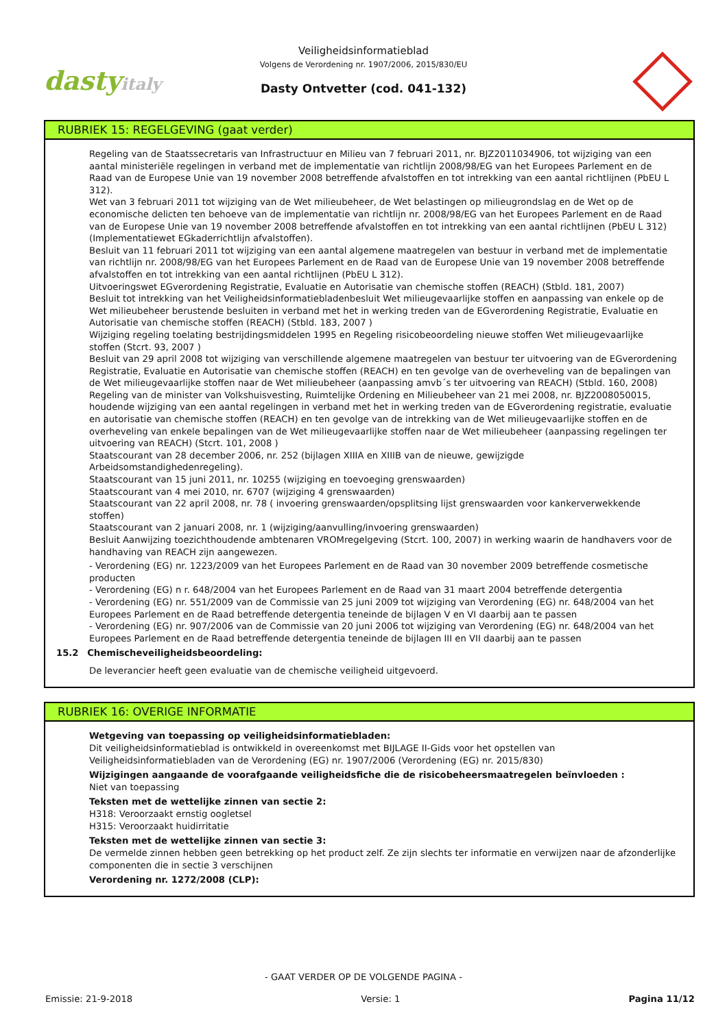dastyitaly
Veiligheidsinformatieblad
Volgens de Verordening nr. 1907/2006, 2015/830/EU
Dasty Ontvetter (cod. 041-132)
RUBRIEK 15: REGELGEVING (gaat verder)
Regeling van de Staatssecretaris van Infrastructuur en Milieu van 7 februari 2011, nr. BJZ2011034906, tot wijziging van een aantal ministeriële regelingen in verband met de implementatie van richtlijn 2008/98/EG van het Europees Parlement en de Raad van de Europese Unie van 19 november 2008 betreffende afvalstoffen en tot intrekking van een aantal richtlijnen (PbEU L 312).
Wet van 3 februari 2011 tot wijziging van de Wet milieubeheer, de Wet belastingen op milieugrondslag en de Wet op de economische delicten ten behoeve van de implementatie van richtlijn nr. 2008/98/EG van het Europees Parlement en de Raad van de Europese Unie van 19 november 2008 betreffende afvalstoffen en tot intrekking van een aantal richtlijnen (PbEU L 312) (Implementatiewet EGkaderrichtlijn afvalstoffen).
Besluit van 11 februari 2011 tot wijziging van een aantal algemene maatregelen van bestuur in verband met de implementatie van richtlijn nr. 2008/98/EG van het Europees Parlement en de Raad van de Europese Unie van 19 november 2008 betreffende afvalstoffen en tot intrekking van een aantal richtlijnen (PbEU L 312).
Uitvoeringswet EGverordening Registratie, Evaluatie en Autorisatie van chemische stoffen (REACH) (Stbld. 181, 2007)
Besluit tot intrekking van het Veiligheidsinformatiebladenbesluit Wet milieugevaarlijke stoffen en aanpassing van enkele op de Wet milieubeheer berustende besluiten in verband met het in werking treden van de EGverordening Registratie, Evaluatie en Autorisatie van chemische stoffen (REACH) (Stbld. 183, 2007 )
Wijziging regeling toelating bestrijdingsmiddelen 1995 en Regeling risicobeoordeling nieuwe stoffen Wet milieugevaarlijke stoffen (Stcrt. 93, 2007 )
Besluit van 29 april 2008 tot wijziging van verschillende algemene maatregelen van bestuur ter uitvoering van de EGverordening Registratie, Evaluatie en Autorisatie van chemische stoffen (REACH) en ten gevolge van de overheveling van de bepalingen van de Wet milieugevaarlijke stoffen naar de Wet milieubeheer (aanpassing amvb´s ter uitvoering van REACH) (Stbld. 160, 2008)
Regeling van de minister van Volkshuisvesting, Ruimtelijke Ordening en Milieubeheer van 21 mei 2008, nr. BJZ2008050015, houdende wijziging van een aantal regelingen in verband met het in werking treden van de EGverordening registratie, evaluatie en autorisatie van chemische stoffen (REACH) en ten gevolge van de intrekking van de Wet milieugevaarlijke stoffen en de overheveling van enkele bepalingen van de Wet milieugevaarlijke stoffen naar de Wet milieubeheer (aanpassing regelingen ter uitvoering van REACH) (Stcrt. 101, 2008 )
Staatscourant van 28 december 2006, nr. 252 (bijlagen XIIIA en XIIIB van de nieuwe, gewijzigde Arbeidsomstandighedenregeling).
Staatscourant van 15 juni 2011, nr. 10255 (wijziging en toevoeging grenswaarden)
Staatscourant van 4 mei 2010, nr. 6707 (wijziging 4 grenswaarden)
Staatscourant van 22 april 2008, nr. 78 ( invoering grenswaarden/opsplitsing lijst grenswaarden voor kankerverwekkende stoffen)
Staatscourant van 2 januari 2008, nr. 1 (wijziging/aanvulling/invoering grenswaarden)
Besluit Aanwijzing toezichthoudende ambtenaren VROMregelgeving (Stcrt. 100, 2007) in werking waarin de handhavers voor de handhaving van REACH zijn aangewezen.
- Verordening (EG) nr. 1223/2009 van het Europees Parlement en de Raad van 30 november 2009 betreffende cosmetische producten
- Verordening (EG) n r. 648/2004 van het Europees Parlement en de Raad van 31 maart 2004 betreffende detergentia
- Verordening (EG) nr. 551/2009 van de Commissie van 25 juni 2009 tot wijziging van Verordening (EG) nr. 648/2004 van het Europees Parlement en de Raad betreffende detergentia teneinde de bijlagen V en VI daarbij aan te passen
- Verordening (EG) nr. 907/2006 van de Commissie van 20 juni 2006 tot wijziging van Verordening (EG) nr. 648/2004 van het Europees Parlement en de Raad betreffende detergentia teneinde de bijlagen III en VII daarbij aan te passen
15.2 Chemischeveiligheidsbeoordeling:
De leverancier heeft geen evaluatie van de chemische veiligheid uitgevoerd.
RUBRIEK 16: OVERIGE INFORMATIE
Wetgeving van toepassing op veiligheidsinformatiebladen:
Dit veiligheidsinformatieblad is ontwikkeld in overeenkomst met BIJLAGE II-Gids voor het opstellen van Veiligheidsinformatiebladen van de Verordening (EG) nr. 1907/2006 (Verordening (EG) nr. 2015/830)
Wijzigingen aangaande de voorafgaande veiligheidsfiche die de risicobeheersmaatregelen beïnvloeden :
Niet van toepassing
Teksten met de wettelijke zinnen van sectie 2:
H318: Veroorzaakt ernstig oogletsel
H315: Veroorzaakt huidirritatie
Teksten met de wettelijke zinnen van sectie 3:
De vermelde zinnen hebben geen betrekking op het product zelf. Ze zijn slechts ter informatie en verwijzen naar de afzonderlijke componenten die in sectie 3 verschijnen
Verordening nr. 1272/2008 (CLP):
- GAAT VERDER OP DE VOLGENDE PAGINA -
Emissie: 21-9-2018 Versie: 1 Pagina 11/12